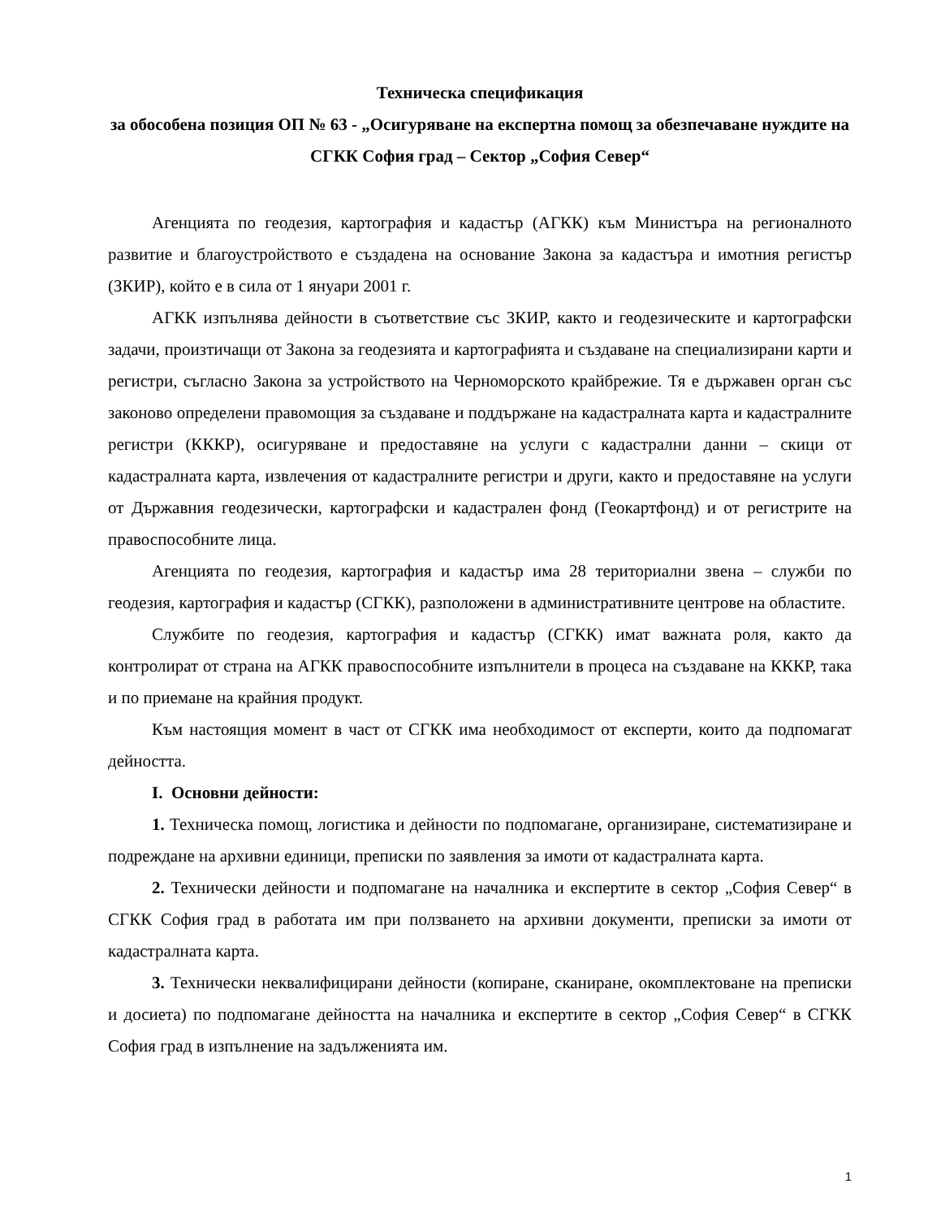Техническа спецификация
за обособена позиция ОП № 63 - „Осигуряване на експертна помощ за обезпечаване нуждите на СГКК София град – Сектор „София Север“
Агенцията по геодезия, картография и кадастър (АГКК) към Министъра на регионалното развитие и благоустройството е създадена на основание Закона за кадастъра и имотния регистър (ЗКИР), който е в сила от 1 януари 2001 г.
АГКК изпълнява дейности в съответствие със ЗКИР, както и геодезическите и картографски задачи, произтичащи от Закона за геодезията и картографията и създаване на специализирани карти и регистри, съгласно Закона за устройството на Черноморското крайбрежие. Тя е държавен орган със законово определени правомощия за създаване и поддържане на кадастралната карта и кадастралните регистри (КККР), осигуряване и предоставяне на услуги с кадастрални данни – скици от кадастралната карта, извлечения от кадастралните регистри и други, както и предоставяне на услуги от Държавния геодезически, картографски и кадастрален фонд (Геокартфонд) и от регистрите на правоспособните лица.
Агенцията по геодезия, картография и кадастър има 28 териториални звена – служби по геодезия, картография и кадастър (СГКК), разположени в административните центрове на областите.
Службите по геодезия, картография и кадастър (СГКК) имат важната роля, както да контролират от страна на АГКК правоспособните изпълнители в процеса на създаване на КККР, така и по приемане на крайния продукт.
Към настоящия момент в част от СГКК има необходимост от експерти, които да подпомагат дейността.
I. Основни дейности:
1. Техническа помощ, логистика и дейности по подпомагане, организиране, систематизиране и подреждане на архивни единици, преписки по заявления за имоти от кадастралната карта.
2. Технически дейности и подпомагане на началника и експертите в сектор „София Север“ в СГКК София град в работата им при ползването на архивни документи, преписки за имоти от кадастралната карта.
3. Технически неквалифицирани дейности (копиране, сканиране, окомплектоване на преписки и досиета) по подпомагане дейността на началника и експертите в сектор „София Север“ в СГКК София град в изпълнение на задълженията им.
1